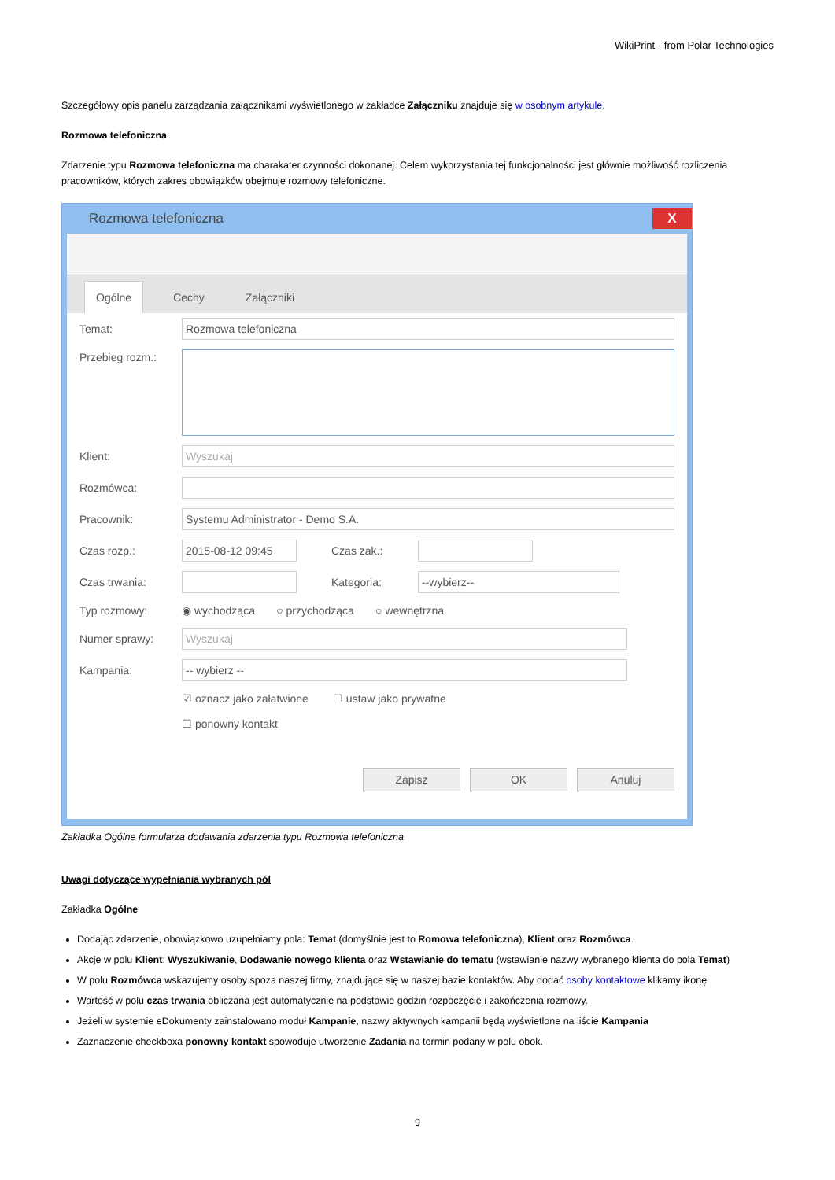WikiPrint - from Polar Technologies
Szczegółowy opis panelu zarządzania załącznikami wyświetlonego w zakładce Załączniku znajduje się w osobnym artykule.
Rozmowa telefoniczna
Zdarzenie typu Rozmowa telefoniczna ma charakater czynności dokonanej. Celem wykorzystania tej funkcjonalności jest głównie możliwość rozliczenia pracowników, których zakres obowiązków obejmuje rozmowy telefoniczne.
Rozmowa telefoniczna X
Ogólne Cechy Załączniki
Temat: Rozmowa telefoniczna
Przebieg rozm.:
Klient: Wyszukaj
Rozmówca:
Pracownik: Systemu Administrator - Demo S.A.
Czas rozp.: 2015-08-12 09:45 Czas zak.:
Czas trwania: Kategoria: --wybierz--
Typ rozmowy: ◉ wychodząca ○ przychodząca ○ wewnętrzna
Numer sprawy: Wyszukaj
Kampania: -- wybierz --
☑ oznacz jako załatwione ☐ ustaw jako prywatne
☐ ponowny kontakt
Zapisz OK Anuluj
Zakładka Ogólne formularza dodawania zdarzenia typu Rozmowa telefoniczna
Uwagi dotyczące wypełniania wybranych pól
Zakładka Ogólne
Dodając zdarzenie, obowiązkowo uzupełniamy pola: Temat (domyślnie jest to Romowa telefoniczna), Klient oraz Rozmówca.
Akcje w polu Klient: Wyszukiwanie, Dodawanie nowego klienta oraz Wstawianie do tematu (wstawianie nazwy wybranego klienta do pola Temat)
W polu Rozmówca wskazujemy osoby spoza naszej firmy, znajdujące się w naszej bazie kontaktów. Aby dodać osoby kontaktowe klikamy ikonę
Wartość w polu czas trwania obliczana jest automatycznie na podstawie godzin rozpoczęcie i zakończenia rozmowy.
Jeżeli w systemie eDokumenty zainstalowano moduł Kampanie, nazwy aktywnych kampanii będą wyświetlone na liście Kampania
Zaznaczenie checkboxa ponowny kontakt spowoduje utworzenie Zadania na termin podany w polu obok.
9